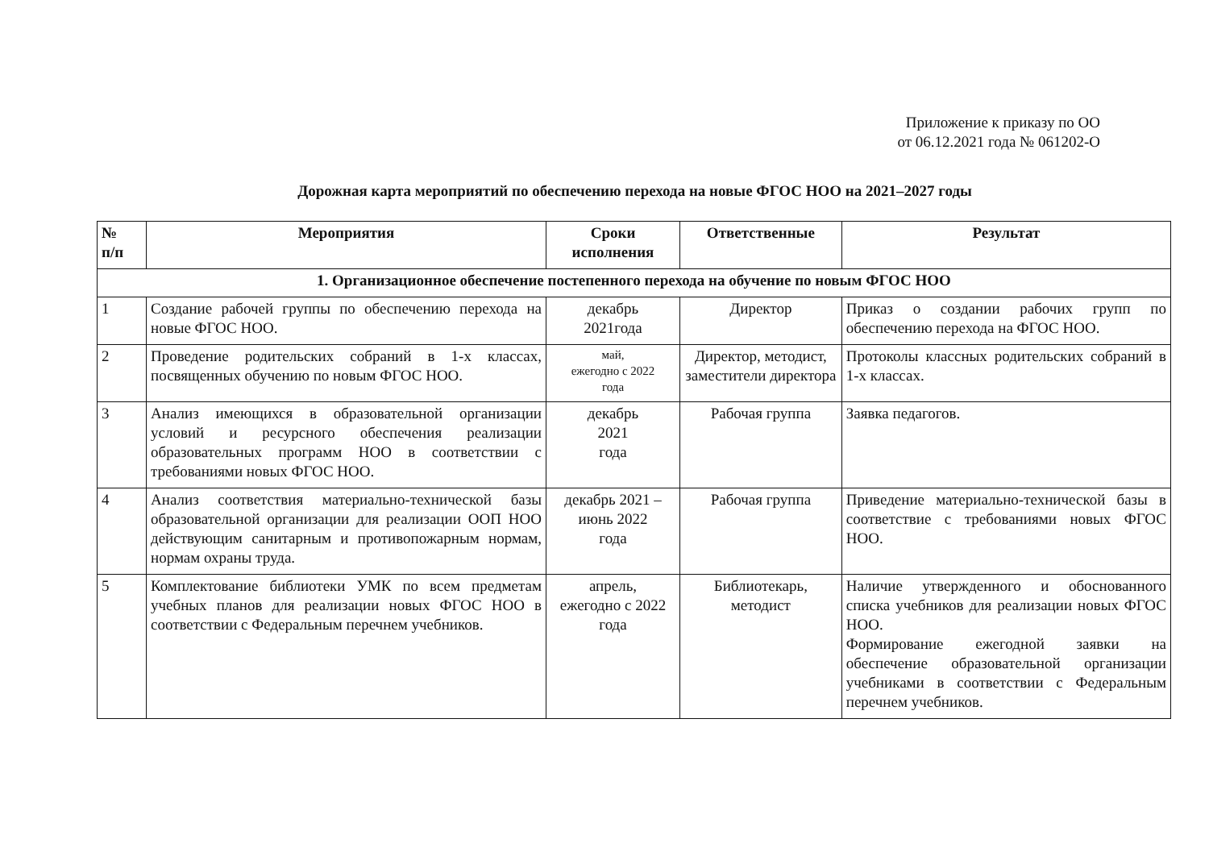Приложение к приказу по ОО
от 06.12.2021 года № 061202-О
Дорожная карта мероприятий по обеспечению перехода на новые ФГОС НОО на 2021–2027 годы
| № п/п | Мероприятия | Сроки исполнения | Ответственные | Результат |
| --- | --- | --- | --- | --- |
| 1. Организационное обеспечение постепенного перехода на обучение по новым ФГОС НОО | | | | |
| 1 | Создание рабочей группы по обеспечению перехода на новые ФГОС НОО. | декабрь 2021года | Директор | Приказ о создании рабочих групп по обеспечению перехода на ФГОС НОО. |
| 2 | Проведение родительских собраний в 1-х классах, посвященных обучению по новым ФГОС НОО. | май, ежегодно с 2022 года | Директор, методист, заместители директора | Протоколы классных родительских собраний в 1-х классах. |
| 3 | Анализ имеющихся в образовательной организации условий и ресурсного обеспечения реализации образовательных программ НОО в соответствии с требованиями новых ФГОС НОО. | декабрь 2021 года | Рабочая группа | Заявка педагогов. |
| 4 | Анализ соответствия материально-технической базы образовательной организации для реализации ООП НОО действующим санитарным и противопожарным нормам, нормам охраны труда. | декабрь 2021 – июнь 2022 года | Рабочая группа | Приведение материально-технической базы в соответствие с требованиями новых ФГОС НОО. |
| 5 | Комплектование библиотеки УМК по всем предметам учебных планов для реализации новых ФГОС НОО в соответствии с Федеральным перечнем учебников. | апрель, ежегодно с 2022 года | Библиотекарь, методист | Наличие утвержденного и обоснованного списка учебников для реализации новых ФГОС НОО. Формирование ежегодной заявки на обеспечение образовательной организации учебниками в соответствии с Федеральным перечнем учебников. |